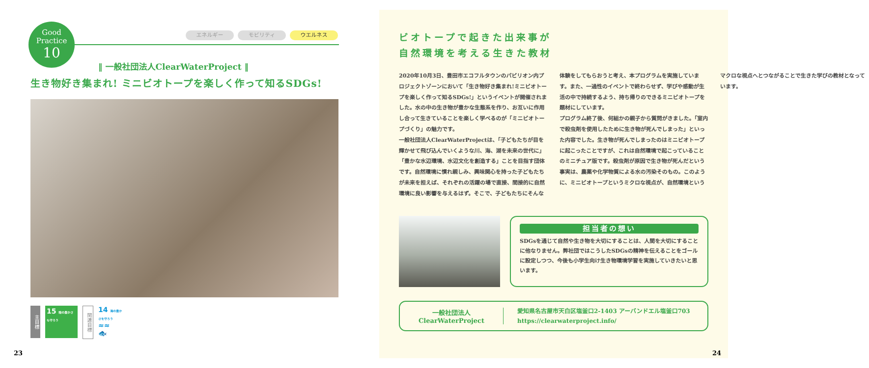Good
Practice
10
エネルギー モビリティ ウエルネス
‖ 一般社団法人ClearWaterProject ‖
生き物好き集まれ! ミニビオトープを楽しく作って知るSDGs!
主目標
15 陸の豊かさも守ろう
関連目標
14 海の豊かさを守ろう
≈≈
🐟
23
ビオトープで起きた出来事が
自然環境を考える生きた教材
2020年10月3日、豊田市エコフルタウンのパビリオン内プロジェクトゾーンにおいて「生き物好き集まれ!ミニビオトープを楽しく作って知るSDGs!」というイベントが開催されました。水の中の生き物が豊かな生態系を作り、お互いに作用し合って生きていることを楽しく学べるのが「ミニビオトープづくり」の魅力です。
一般社団法人ClearWaterProjectは、「子どもたちが目を輝かせて飛び込んでいくような川、海、湖を未来の世代に」「豊かな水辺環境、水辺文化を創造する」ことを目指す団体です。自然環境に慣れ親しみ、興味関心を持った子どもたちが未来を担えば、それぞれの活躍の場で直接、間接的に自然環境に良い影響を与えるはず。そこで、子どもたちにそんな体験をしてもらおうと考え、本プログラムを実施しています。また、一過性のイベントで終わらせず、学びや感動が生活の中で持続するよう、持ち帰りのできるミニビオトープを題材にしています。
プログラム終了後、何組かの親子から質問がきました。「室内で殺虫剤を使用したために生き物が死んでしまった」といった内容でした。生き物が死んでしまったのはミニビオトープに起こったことですが、これは自然環境で起こっていることのミニチュア版です。殺虫剤が原因で生き物が死んだという事実は、農薬や化学物質による水の汚染そのもの。このように、ミニビオトープというミクロな視点が、自然環境というマクロな視点へとつながることで生きた学びの教材となっています。
担当者の想い
SDGsを通じて自然や生き物を大切にすることは、人間を大切にすることに他なりません。弊社団ではこうしたSDGsの精神を伝えることをゴールに設定しつつ、今後も小学生向け生き物環境学習を実施していきたいと思います。
一般社団法人
ClearWaterProject
愛知県名古屋市天白区塩釜口2-1403 アーバンドエル塩釜口703
https://clearwaterproject.info/
24